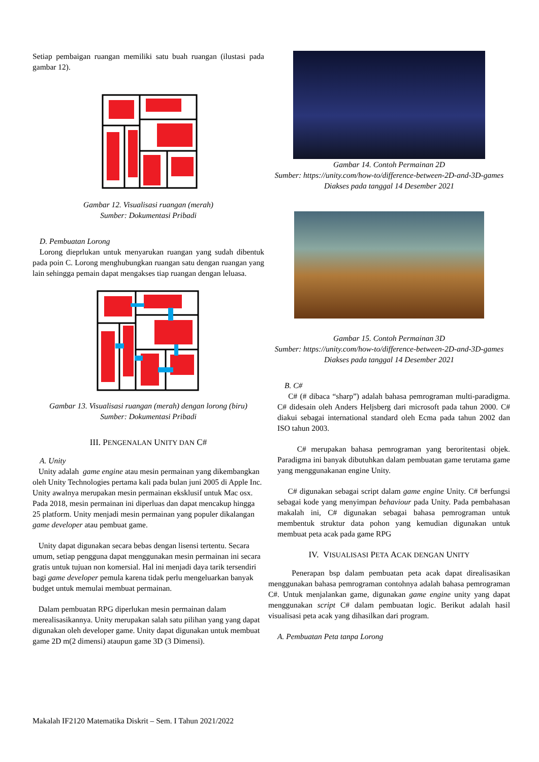Setiap pembaigan ruangan memiliki satu buah ruangan (ilustasi pada gambar 12).
Gambar 12. Visualisasi ruangan (merah)
Sumber: Dokumentasi Pribadi
D. Pembuatan Lorong
Lorong dieprlukan untuk menyarukan ruangan yang sudah dibentuk pada poin C. Lorong menghubungkan ruangan satu dengan ruangan yang lain sehingga pemain dapat mengakses tiap ruangan dengan leluasa.
Gambar 13. Visualisasi ruangan (merah) dengan lorong (biru)
Sumber: Dokumentasi Pribadi
III. PENGENALAN UNITY DAN C#
A. Unity
Unity adalah game engine atau mesin permainan yang dikembangkan oleh Unity Technologies pertama kali pada bulan juni 2005 di Apple Inc. Unity awalnya merupakan mesin permainan eksklusif untuk Mac osx. Pada 2018, mesin permainan ini diperluas dan dapat mencakup hingga 25 platform. Unity menjadi mesin permainan yang populer dikalangan game developer atau pembuat game.
Unity dapat digunakan secara bebas dengan lisensi tertentu. Secara umum, setiap pengguna dapat menggunakan mesin permainan ini secara gratis untuk tujuan non komersial. Hal ini menjadi daya tarik tersendiri bagi game developer pemula karena tidak perlu mengeluarkan banyak budget untuk memulai membuat permainan.
Dalam pembuatan RPG diperlukan mesin permainan dalam merealisasikannya. Unity merupakan salah satu pilihan yang yang dapat digunakan oleh developer game. Unity dapat digunakan untuk membuat game 2D m(2 dimensi) ataupun game 3D (3 Dimensi).
Gambar 14. Contoh Permainan 2D
Sumber: https://unity.com/how-to/difference-between-2D-and-3D-games
Diakses pada tanggal 14 Desember 2021
Gambar 15. Contoh Permainan 3D
Sumber: https://unity.com/how-to/difference-between-2D-and-3D-games
Diakses pada tanggal 14 Desember 2021
B. C#
C# (# dibaca “sharp”) adalah bahasa pemrograman multi-paradigma. C# didesain oleh Anders Heljsberg dari microsoft pada tahun 2000. C# diakui sebagai international standard oleh Ecma pada tahun 2002 dan ISO tahun 2003.
C# merupakan bahasa pemrograman yang beroritentasi objek. Paradigma ini banyak dibutuhkan dalam pembuatan game terutama game yang menggunakanan engine Unity.
C# digunakan sebagai script dalam game engine Unity. C# berfungsi sebagai kode yang menyimpan behaviour pada Unity. Pada pembahasan makalah ini, C# digunakan sebagai bahasa pemrograman untuk membentuk struktur data pohon yang kemudian digunakan untuk membuat peta acak pada game RPG
IV. VISUALISASI PETA ACAK DENGAN UNITY
Penerapan bsp dalam pembuatan peta acak dapat direalisasikan menggunakan bahasa pemrograman contohnya adalah bahasa pemrograman C#. Untuk menjalankan game, digunakan game engine unity yang dapat menggunakan script C# dalam pembuatan logic. Berikut adalah hasil visualisasi peta acak yang dihasilkan dari program.
A. Pembuatan Peta tanpa Lorong
Makalah IF2120 Matematika Diskrit – Sem. I Tahun 2021/2022